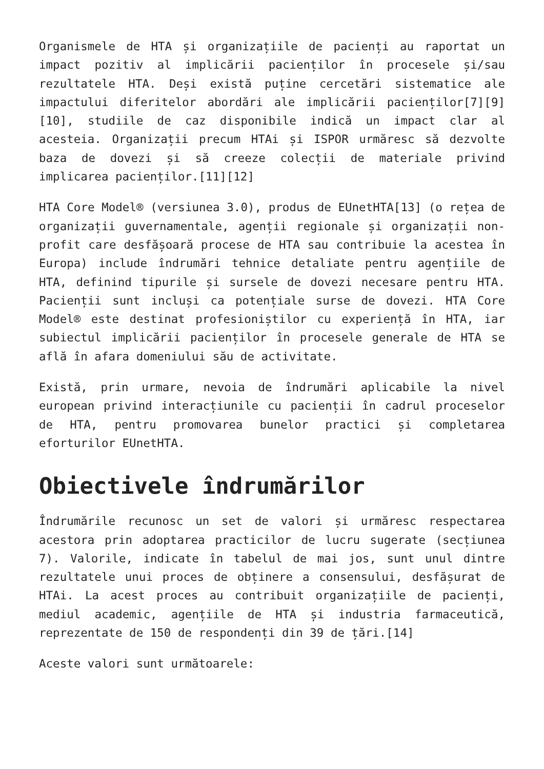Organismele de HTA și organizațiile de pacienți au raportat un impact pozitiv al implicării pacienților în procesele și/sau rezultatele HTA. Deși există puține cercetări sistematice ale impactului diferitelor abordări ale implicării pacienților[7][9][10], studiile de caz disponibile indică un impact clar al acesteia. Organizații precum HTAi și ISPOR urmăresc să dezvolte baza de dovezi și să creeze colecții de materiale privind implicarea pacienților.[11][12]
HTA Core Model® (versiunea 3.0), produs de EUnetHTA[13] (o rețea de organizații guvernamentale, agenții regionale și organizații non-profit care desfășoară procese de HTA sau contribuie la acestea în Europa) include îndrumări tehnice detaliate pentru agențiile de HTA, definind tipurile și sursele de dovezi necesare pentru HTA. Pacienții sunt incluși ca potențiale surse de dovezi. HTA Core Model® este destinat profesioniștilor cu experiență în HTA, iar subiectul implicării pacienților în procesele generale de HTA se află în afara domeniului său de activitate.
Există, prin urmare, nevoia de îndrumări aplicabile la nivel european privind interacțiunile cu pacienții în cadrul proceselor de HTA, pentru promovarea bunelor practici și completarea eforturilor EUnetHTA.
Obiectivele îndrumărilor
Îndrumările recunosc un set de valori și urmăresc respectarea acestora prin adoptarea practicilor de lucru sugerate (secțiunea 7). Valorile, indicate în tabelul de mai jos, sunt unul dintre rezultatele unui proces de obținere a consensului, desfășurat de HTAi. La acest proces au contribuit organizațiile de pacienți, mediul academic, agențiile de HTA și industria farmaceutică, reprezentate de 150 de respondenți din 39 de țări.[14]
Aceste valori sunt următoarele: